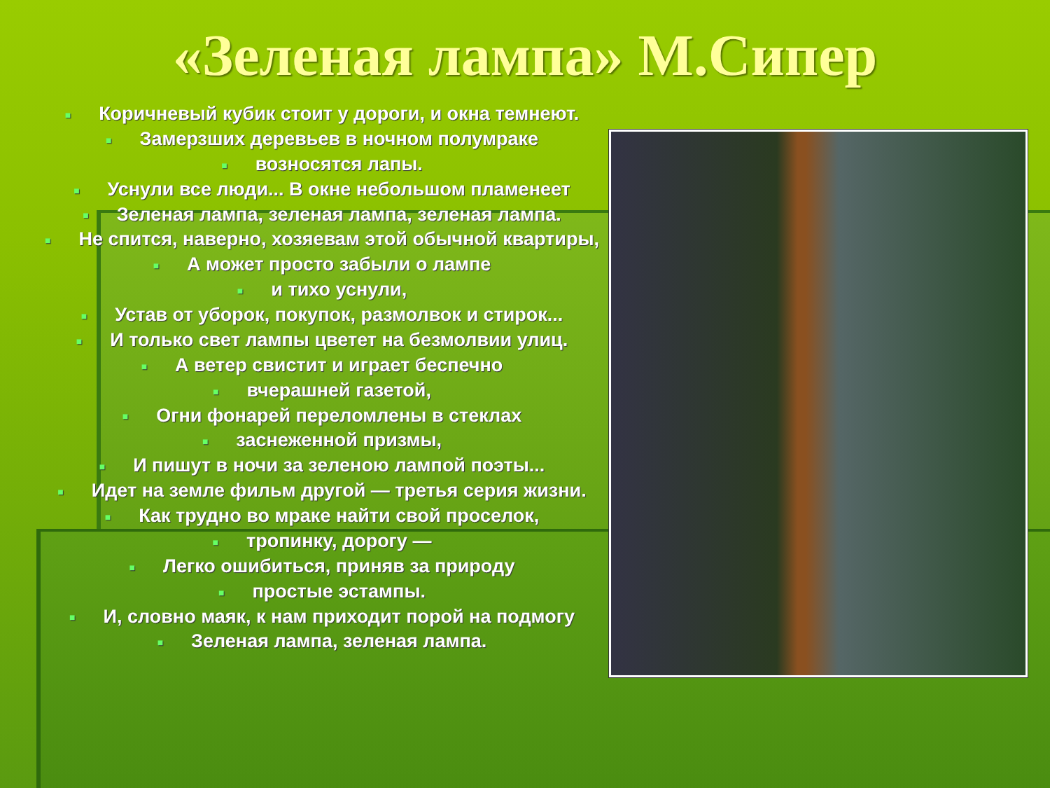«Зеленая лампа» М.Сипер
■ Коричневый кубик стоит у дороги, и окна темнеют.
■ Замерзших деревьев в ночном полумраке
■ возносятся лапы.
■ Уснули все люди... В окне небольшом пламенеет
■ Зеленая лампа, зеленая лампа, зеленая лампа.
■ Не спится, наверно, хозяевам этой обычной квартиры,
■ А может просто забыли о лампе
■ и тихо уснули,
■ Устав от уборок, покупок, размолвок и стирок...
■ И только свет лампы цветет на безмолвии улиц.
■ А ветер свистит и играет беспечно
■ вчерашней газетой,
■ Огни фонарей переломлены в стеклах
■ заснеженной призмы,
■ И пишут в ночи за зеленою лампой поэты...
■ Идет на земле фильм другой — третья серия жизни.
■ Как трудно во мраке найти свой проселок,
■ тропинку, дорогу —
■ Легко ошибиться, приняв за природу
■ простые эстампы.
■ И, словно маяк, к нам приходит порой на подмогу
■ Зеленая лампа, зеленая лампа.